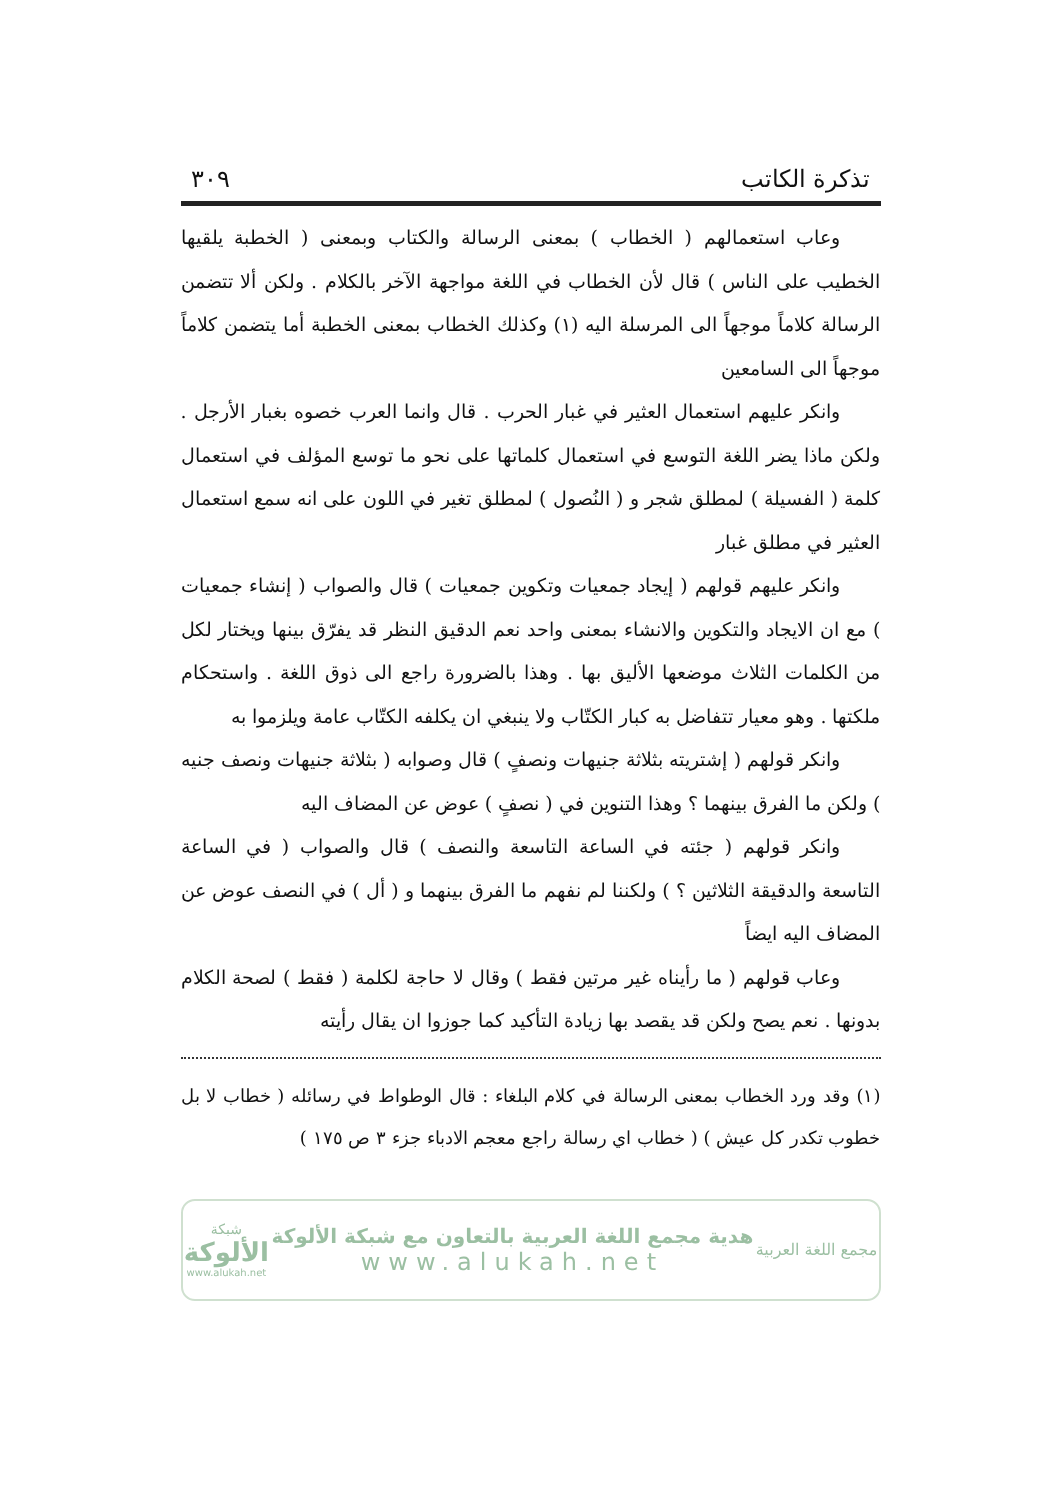تذكرة الكاتب ٣٠٩
وعاب استعمالهم ( الخطاب ) بمعنى الرسالة والكتاب وبمعنى ( الخطبة يلقيها الخطيب على الناس ) قال لأن الخطاب في اللغة مواجهة الآخر بالكلام . ولكن ألا تتضمن الرسالة كلاماً موجهاً الى المرسلة اليه (١) وكذلك الخطاب بمعنى الخطبة أما يتضمن كلاماً موجهاً الى السامعين
وانكر عليهم استعمال العثير في غبار الحرب . قال وانما العرب خصوه بغبار الأرجل . ولكن ماذا يضر اللغة التوسع في استعمال كلماتها على نحو ما توسع المؤلف في استعمال كلمة ( الفسيلة ) لمطلق شجر و ( النُصول ) لمطلق تغير في اللون على انه سمع استعمال العثير في مطلق غبار
وانكر عليهم قولهم ( إيجاد جمعيات وتكوين جمعيات ) قال والصواب ( إنشاء جمعيات ) مع ان الايجاد والتكوين والانشاء بمعنى واحد نعم الدقيق النظر قد يفرّق بينها ويختار لكل من الكلمات الثلاث موضعها الأليق بها . وهذا بالضرورة راجع الى ذوق اللغة . واستحكام ملكتها . وهو معيار تتفاضل به كبار الكتّاب ولا ينبغي ان يكلفه الكتّاب عامة ويلزموا به
وانكر قولهم ( إشتريته بثلاثة جنيهات ونصفٍ ) قال وصوابه ( بثلاثة جنيهات ونصف جنيه ) ولكن ما الفرق بينهما ؟ وهذا التنوين في ( نصفٍ ) عوض عن المضاف اليه
وانكر قولهم ( جئته في الساعة التاسعة والنصف ) قال والصواب ( في الساعة التاسعة والدقيقة الثلاثين ؟ ) ولكننا لم نفهم ما الفرق بينهما و ( أل ) في النصف عوض عن المضاف اليه ايضاً
وعاب قولهم ( ما رأيناه غير مرتين فقط ) وقال لا حاجة لكلمة ( فقط ) لصحة الكلام بدونها . نعم يصح ولكن قد يقصد بها زيادة التأكيد كما جوزوا ان يقال رأيته
(١) وقد ورد الخطاب بمعنى الرسالة في كلام البلغاء : قال الوطواط في رسائله ( خطاب لا بل خطوب تكدر كل عيش ) ( خطاب اي رسالة راجع معجم الادباء جزء ٣ ص ١٧٥ )
مجمع اللغة العربية
هدية مجمع اللغة العربية بالتعاون مع شبكة الألوكة
www.alukah.net
شبكة
الألوكة
www.alukah.net